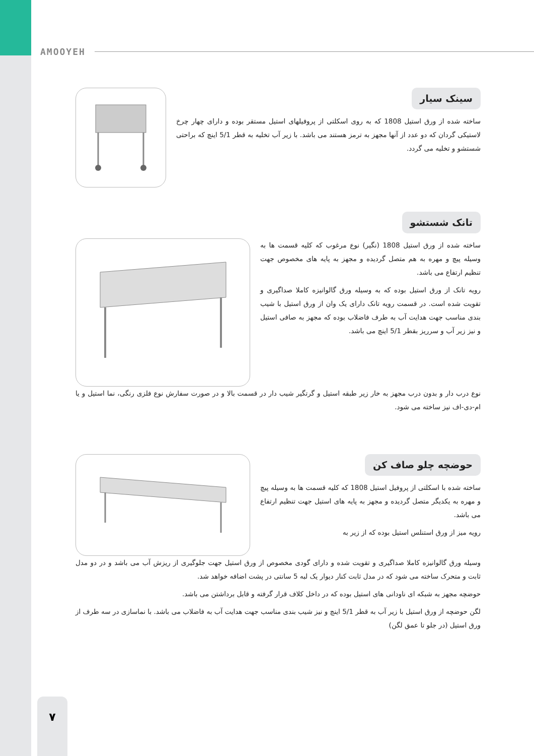AMOOYEH
سینک سیار
ساخته شده از ورق استیل 1808 که به روی اسکلتی از پروفیلهای استیل مستقر بوده و دارای چهار چرخ لاستیکی گردان که دو عدد از آنها مجهز به ترمز هستند می باشد. با زیر آب تخلیه به قطر 5/1 اینچ که براحتی شستشو و تخلیه می گردد.
تانک شستشو
ساخته شده از ورق استیل 1808 (نگیر) نوع مرغوب که کلیه قسمت ها به وسیله پیچ و مهره به هم متصل گردیده و مجهز به پایه های مخصوص جهت تنظیم ارتفاع می باشد.
رویه تانک از ورق استیل بوده که به وسیله ورق گالوانیزه کاملا صداگیری و تقویت شده است. در قسمت رویه تانک دارای یک وان از ورق استیل با شیب بندی مناسب جهت هدایت آب به طرف فاضلاب بوده که مجهز به صافی استیل و نیز زیر آب و سرریز بقطر 5/1 اینچ می باشد.
نوع درب دار و بدون درب مجهز به خار زیر طبقه استیل و گرتگیر شیب دار در قسمت بالا و در صورت سفارش نوع فلزی رنگی، نما استیل و یا ام-دی-اف نیز ساخته می شود.
حوضچه چلو صاف کن
ساخته شده با اسکلتی از پروفیل استیل 1808 که کلیه قسمت ها به وسیله پیچ و مهره به یکدیگر متصل گردیده و مجهز به پایه های استیل جهت تنظیم ارتفاع می باشد.
رویه میز از ورق استنلس استیل بوده که از زیر به
وسیله ورق گالوانیزه کاملا صداگیری و تقویت شده و دارای گودی مخصوص از ورق استیل جهت جلوگیری از ریزش آب می باشد و در دو مدل ثابت و متحرک ساخته می شود که در مدل ثابت کنار دیوار یک لبه 5 سانتی در پشت اضافه خواهد شد.
حوضچه مجهز به شبکه ای ناودانی های استیل بوده که در داخل کلاف قرار گرفته و قابل برداشتن می باشد.
لگن حوضچه از ورق استیل با زیر آب به قطر 5/1 اینچ و نیز شیب بندی مناسب جهت هدایت آب به فاضلاب می باشد. با نماسازی در سه طرف از ورق استیل (در جلو تا عمق لگن)
۷